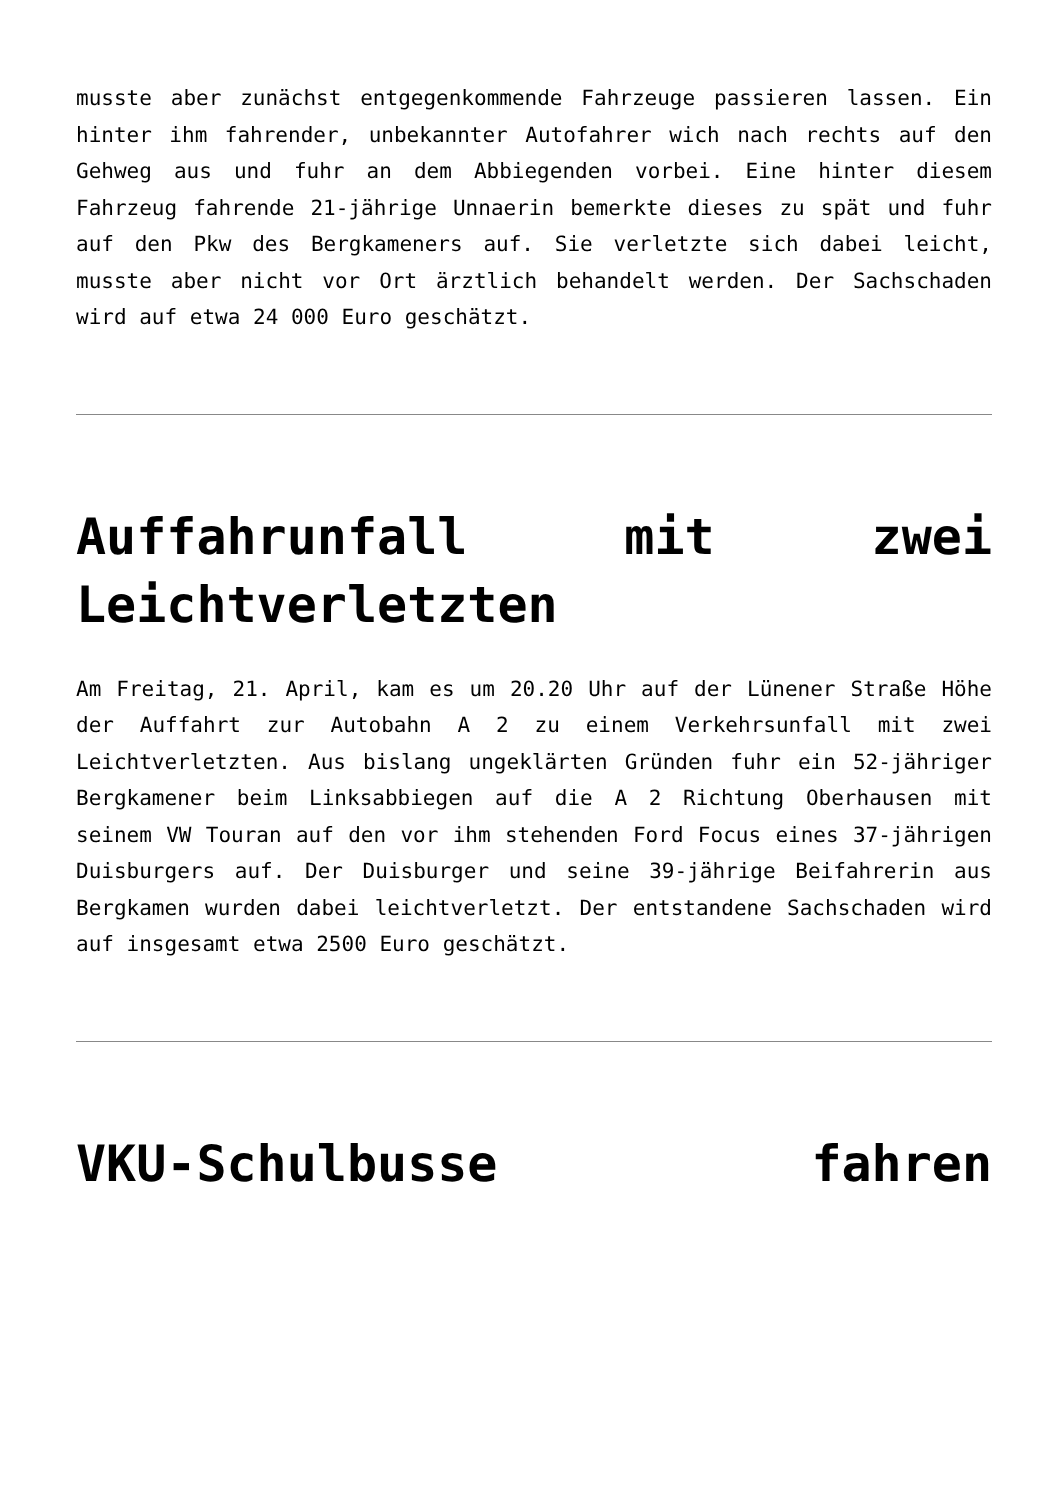musste aber zunächst entgegenkommende Fahrzeuge passieren lassen. Ein hinter ihm fahrender, unbekannter Autofahrer wich nach rechts auf den Gehweg aus und fuhr an dem Abbiegenden vorbei. Eine hinter diesem Fahrzeug fahrende 21-jährige Unnaerin bemerkte dieses zu spät und fuhr auf den Pkw des Bergkameners auf. Sie verletzte sich dabei leicht, musste aber nicht vor Ort ärztlich behandelt werden. Der Sachschaden wird auf etwa 24 000 Euro geschätzt.
Auffahrunfall mit zwei Leichtverletzten
Am Freitag, 21. April, kam es um 20.20 Uhr auf der Lünener Straße Höhe der Auffahrt zur Autobahn A 2 zu einem Verkehrsunfall mit zwei Leichtverletzten. Aus bislang ungeklärten Gründen fuhr ein 52-jähriger Bergkamener beim Linksabbiegen auf die A 2 Richtung Oberhausen mit seinem VW Touran auf den vor ihm stehenden Ford Focus eines 37-jährigen Duisburgers auf. Der Duisburger und seine 39-jährige Beifahrerin aus Bergkamen wurden dabei leichtverletzt. Der entstandene Sachschaden wird auf insgesamt etwa 2500 Euro geschätzt.
VKU-Schulbusse fahren